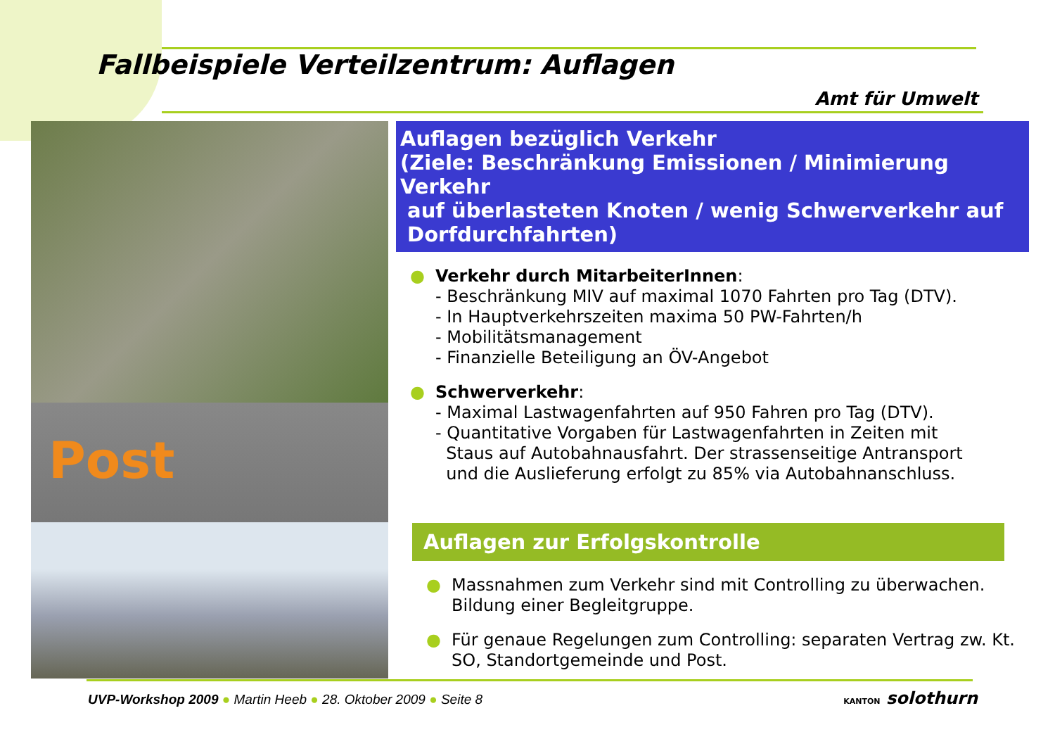Fallbeispiele Verteilzentrum: Auflagen
Amt für Umwelt
Post
Auflagen bezüglich Verkehr
(Ziele: Beschränkung Emissionen / Minimierung Verkehr
auf überlasteten Knoten / wenig Schwerverkehr auf
Dorfdurchfahrten)
● Verkehr durch MitarbeiterInnen:
- Beschränkung MIV auf maximal 1070 Fahrten pro Tag (DTV).
- In Hauptverkehrszeiten maxima 50 PW-Fahrten/h
- Mobilitätsmanagement
- Finanzielle Beteiligung an ÖV-Angebot
● Schwerverkehr:
- Maximal Lastwagenfahrten auf 950 Fahren pro Tag (DTV).
- Quantitative Vorgaben für Lastwagenfahrten in Zeiten mit
Staus auf Autobahnausfahrt. Der strassenseitige Antransport
und die Auslieferung erfolgt zu 85% via Autobahnanschluss.
Auflagen zur Erfolgskontrolle
● Massnahmen zum Verkehr sind mit Controlling zu überwachen. Bildung einer Begleitgruppe.
● Für genaue Regelungen zum Controlling: separaten Vertrag zw. Kt. SO, Standortgemeinde und Post.
UVP-Workshop 2009 ● Martin Heeb ● 28. Oktober 2009 ● Seite 8
KANTON solothurn